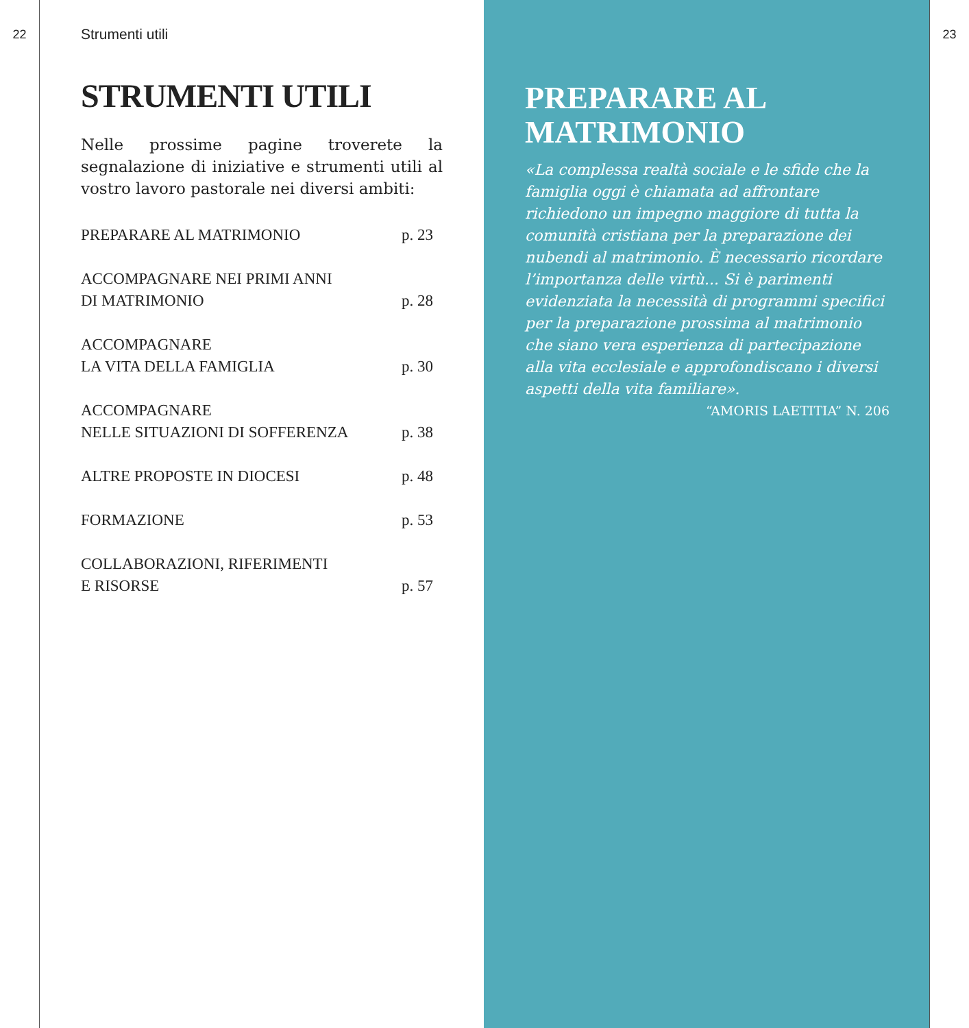22
Strumenti utili
STRUMENTI UTILI
Nelle prossime pagine troverete la segnalazione di iniziative e strumenti utili al vostro lavoro pastorale nei diversi ambiti:
PREPARARE AL MATRIMONIO p. 23
ACCOMPAGNARE NEI PRIMI ANNI
DI MATRIMONIO p. 28
ACCOMPAGNARE
LA VITA DELLA FAMIGLIA p. 30
ACCOMPAGNARE
NELLE SITUAZIONI DI SOFFERENZA p. 38
ALTRE PROPOSTE IN DIOCESI p. 48
FORMAZIONE p. 53
COLLABORAZIONI, RIFERIMENTI
E RISORSE p. 57
PREPARARE AL
MATRIMONIO
«La complessa realtà sociale e le sfide che la famiglia oggi è chiamata ad affrontare richiedono un impegno maggiore di tutta la comunità cristiana per la preparazione dei nubendi al matrimonio. È necessario ricordare l’importanza delle virtù... Si è parimenti evidenziata la necessità di programmi specifici per la preparazione prossima al matrimonio che siano vera esperienza di partecipazione alla vita ecclesiale e approfondiscano i diversi aspetti della vita familiare».
“AMORIS LAETITIA” N. 206
23